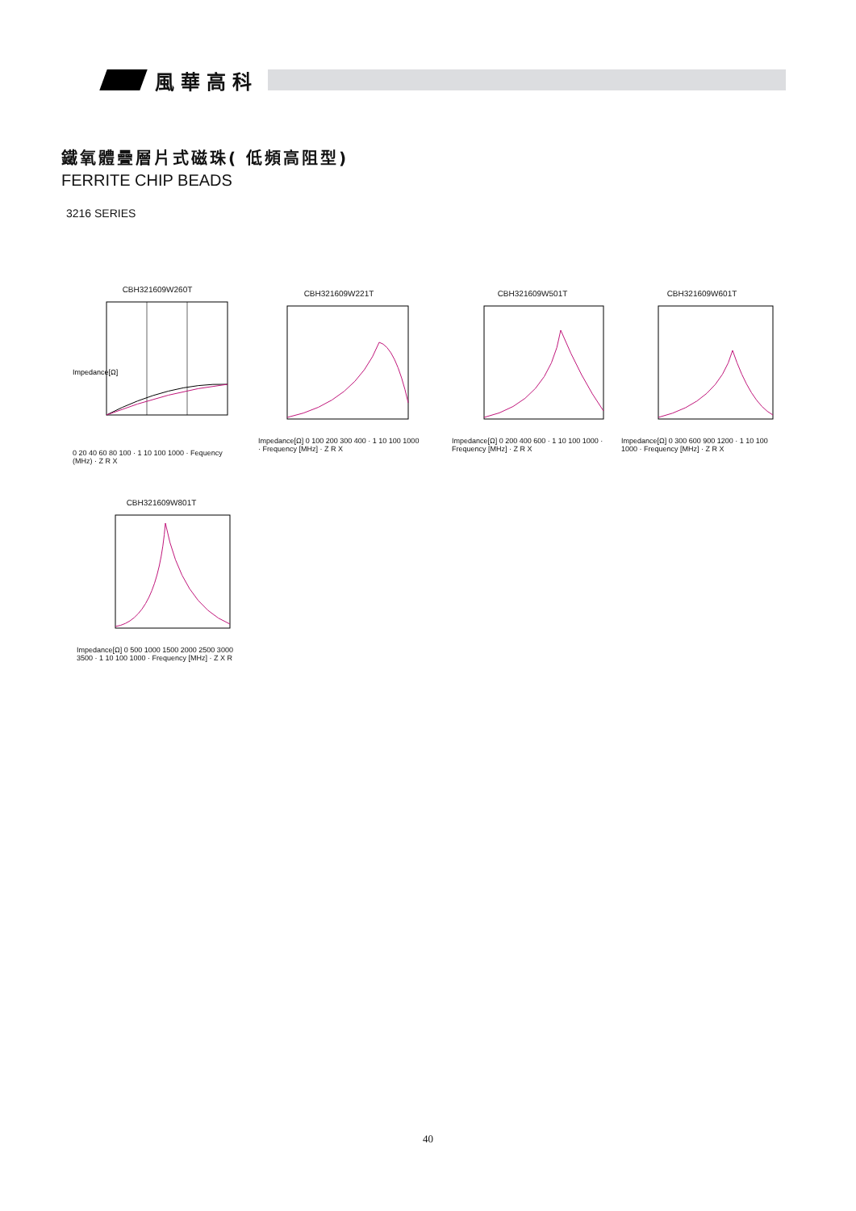風華高科
鐵氧體疊層片式磁珠( 低頻高阻型)
FERRITE CHIP BEADS
3216 SERIES
CBH321609W260T
Impedance[Ω]
0 20 40 60 80 100 · 1 10 100 1000 · Fequency (MHz) · Z R X
CBH321609W221T
Impedance[Ω] 0 100 200 300 400 · 1 10 100 1000 · Frequency [MHz] · Z R X
CBH321609W501T
Impedance[Ω] 0 200 400 600 · 1 10 100 1000 · Frequency [MHz] · Z R X
CBH321609W601T
Impedance[Ω] 0 300 600 900 1200 · 1 10 100 1000 · Frequency [MHz] · Z R X
CBH321609W801T
Impedance[Ω] 0 500 1000 1500 2000 2500 3000 3500 · 1 10 100 1000 · Frequency [MHz] · Z X R
40